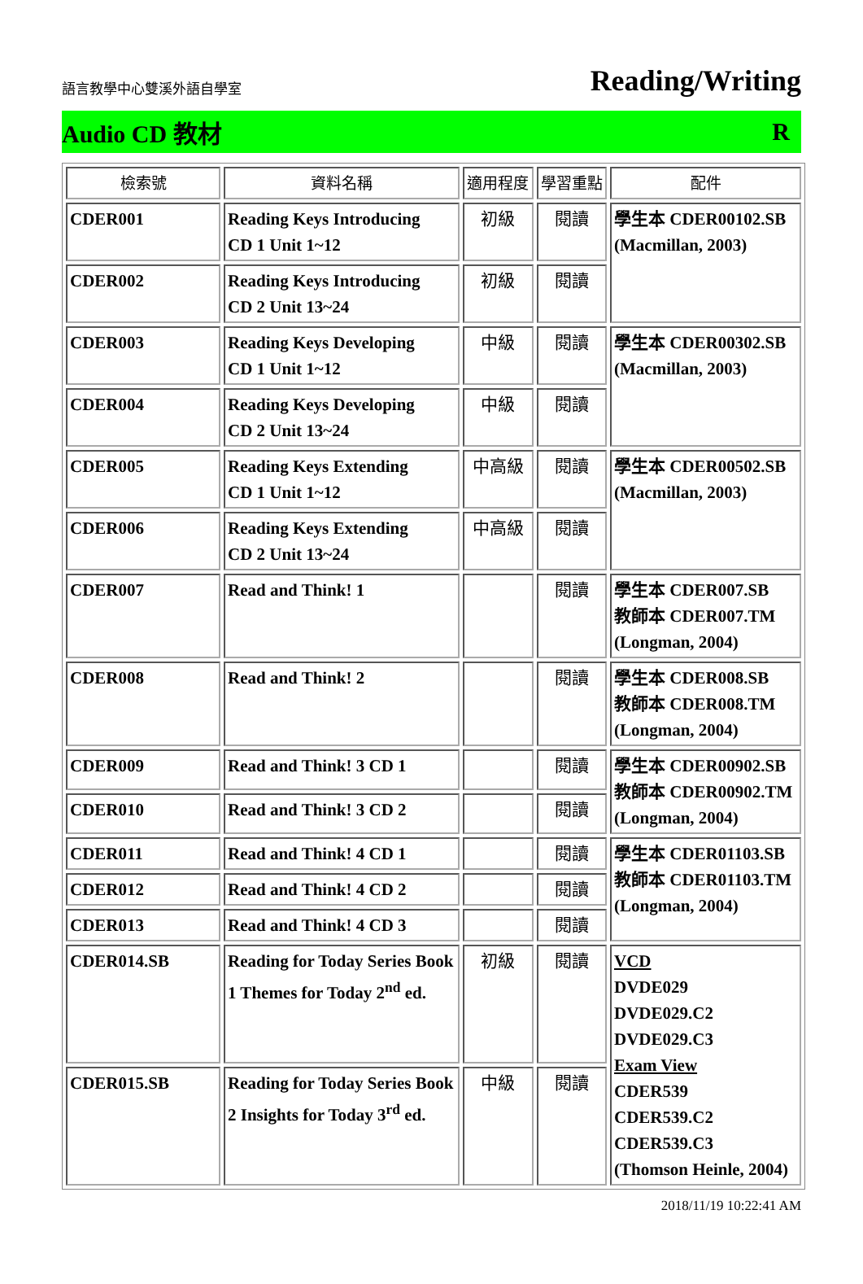語言教學中心雙溪外語自學室
Reading/Writing
Audio CD 教材 R
| 檢索號 | 資料名稱 | 適用程度 | 學習重點 | 配件 |
| --- | --- | --- | --- | --- |
| CDER001 | Reading Keys Introducing CD 1 Unit 1~12 | 初級 | 閱讀 | 學生本 CDER00102.SB (Macmillan, 2003) |
| CDER002 | Reading Keys Introducing CD 2 Unit 13~24 | 初級 | 閱讀 | |
| CDER003 | Reading Keys Developing CD 1 Unit 1~12 | 中級 | 閱讀 | 學生本 CDER00302.SB (Macmillan, 2003) |
| CDER004 | Reading Keys Developing CD 2 Unit 13~24 | 中級 | 閱讀 | |
| CDER005 | Reading Keys Extending CD 1 Unit 1~12 | 中高級 | 閱讀 | 學生本 CDER00502.SB (Macmillan, 2003) |
| CDER006 | Reading Keys Extending CD 2 Unit 13~24 | 中高級 | 閱讀 | |
| CDER007 | Read and Think! 1 | | 閱讀 | 學生本 CDER007.SB 教師本 CDER007.TM (Longman, 2004) |
| CDER008 | Read and Think! 2 | | 閱讀 | 學生本 CDER008.SB 教師本 CDER008.TM (Longman, 2004) |
| CDER009 | Read and Think! 3 CD 1 | | 閱讀 | 學生本 CDER00902.SB 教師本 CDER00902.TM (Longman, 2004) |
| CDER010 | Read and Think! 3 CD 2 | | 閱讀 | |
| CDER011 | Read and Think! 4 CD 1 | | 閱讀 | 學生本 CDER01103.SB 教師本 CDER01103.TM (Longman, 2004) |
| CDER012 | Read and Think! 4 CD 2 | | 閱讀 | |
| CDER013 | Read and Think! 4 CD 3 | | 閱讀 | |
| CDER014.SB | Reading for Today Series Book 1 Themes for Today 2<sup>nd</sup> ed. | 初級 | 閱讀 | VCD DVDE029 DVDE029.C2 DVDE029.C3 Exam View CDER539 CDER539.C2 CDER539.C3 (Thomson Heinle, 2004) |
| CDER015.SB | Reading for Today Series Book 2 Insights for Today 3<sup>rd</sup> ed. | 中級 | 閱讀 | |
2018/11/19 10:22:41 AM